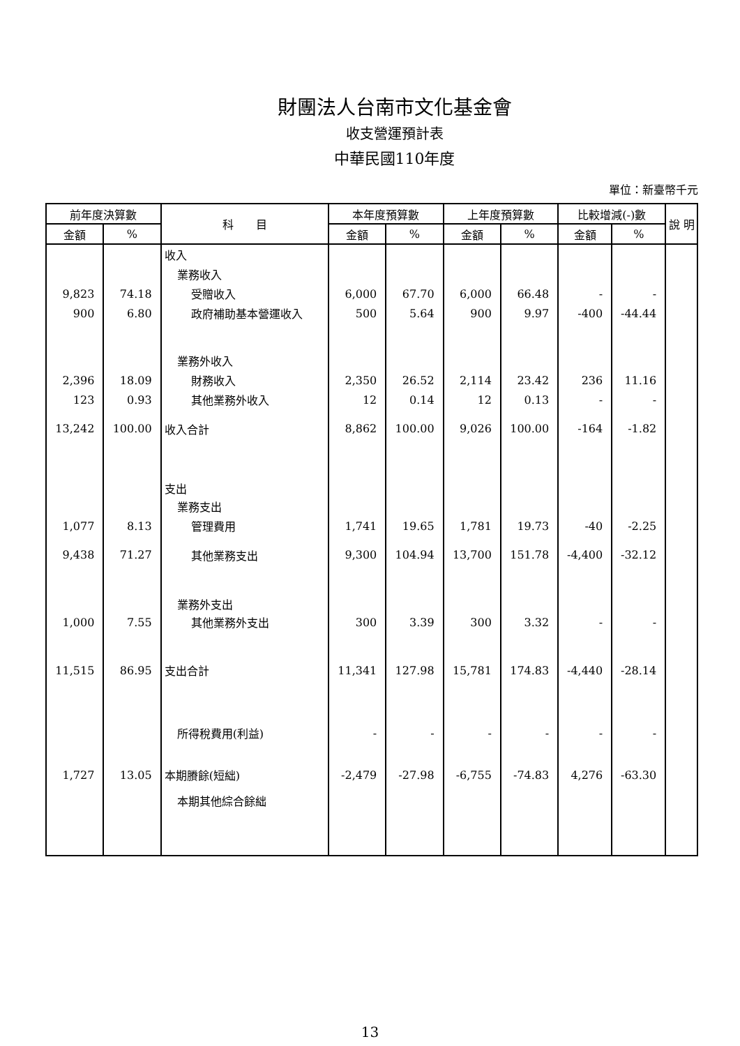財團法人台南市文化基金會
收支營運預計表
中華民國110年度
單位：新臺幣千元
| 前年度決算數 | | 科 目 | 本年度預算數 | | 上年度預算數 | | 比較增減(-)數 | | 說 明 |
| --- | --- | --- | --- | --- | --- | --- | --- | --- | --- |
| 金額 | % | | 金額 | % | 金額 | % | 金額 | % | |
| | | 收入 | | | | | | | |
| | | 業務收入 | | | | | | | |
| 9,823 | 74.18 | 受贈收入 | 6,000 | 67.70 | 6,000 | 66.48 | - | - | |
| 900 | 6.80 | 政府補助基本營運收入 | 500 | 5.64 | 900 | 9.97 | -400 | -44.44 | |
| | | 業務外收入 | | | | | | | |
| 2,396 | 18.09 | 財務收入 | 2,350 | 26.52 | 2,114 | 23.42 | 236 | 11.16 | |
| 123 | 0.93 | 其他業務外收入 | 12 | 0.14 | 12 | 0.13 | - | - | |
| 13,242 | 100.00 | 收入合計 | 8,862 | 100.00 | 9,026 | 100.00 | -164 | -1.82 | |
| | | 支出 | | | | | | | |
| | | 業務支出 | | | | | | | |
| 1,077 | 8.13 | 管理費用 | 1,741 | 19.65 | 1,781 | 19.73 | -40 | -2.25 | |
| 9,438 | 71.27 | 其他業務支出 | 9,300 | 104.94 | 13,700 | 151.78 | -4,400 | -32.12 | |
| | | 業務外支出 | | | | | | | |
| 1,000 | 7.55 | 其他業務外支出 | 300 | 3.39 | 300 | 3.32 | - | - | |
| 11,515 | 86.95 | 支出合計 | 11,341 | 127.98 | 15,781 | 174.83 | -4,440 | -28.14 | |
| | | 所得稅費用(利益) | - | - | - | - | - | - | |
| 1,727 | 13.05 | 本期賸餘(短絀) | -2,479 | -27.98 | -6,755 | -74.83 | 4,276 | -63.30 | |
| | | 本期其他綜合餘絀 | | | | | | | |
13